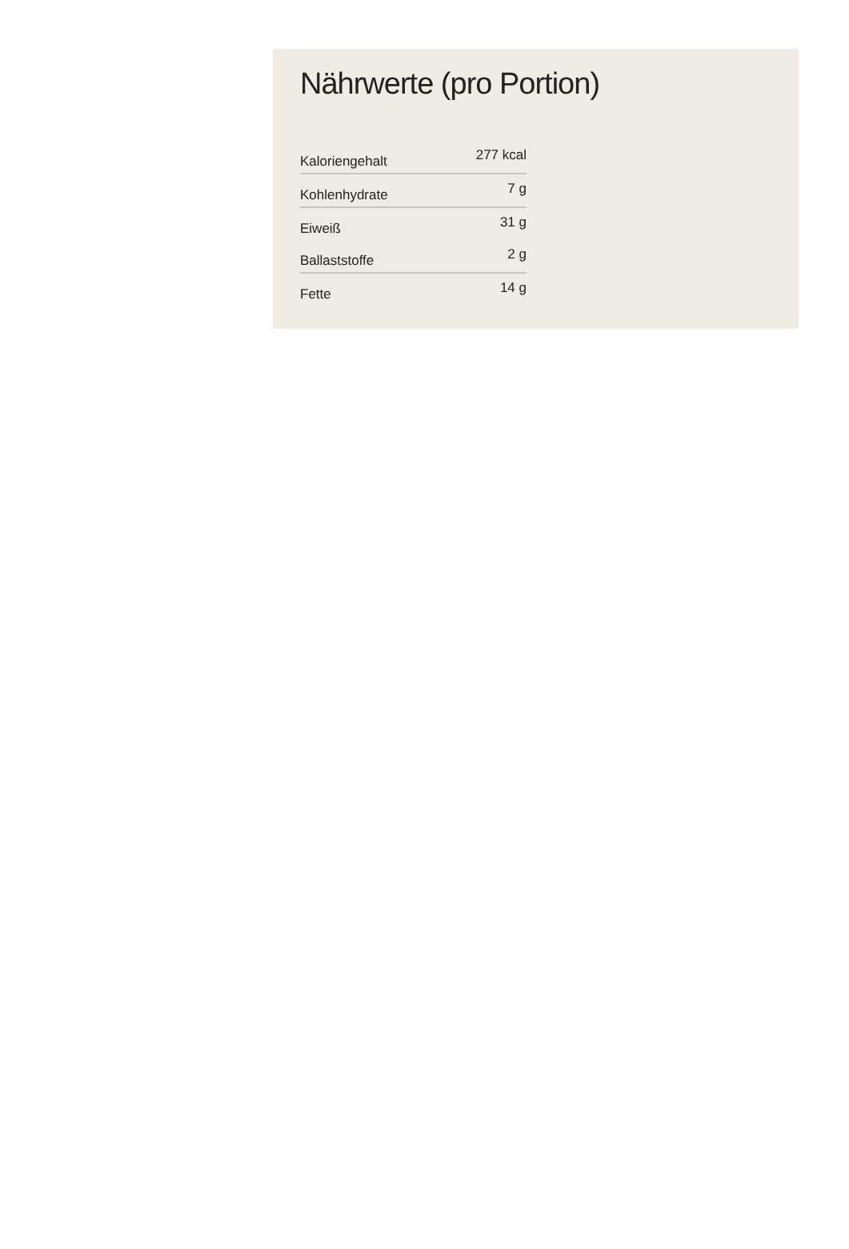Nährwerte (pro Portion)
| Kaloriengehalt | 277 kcal |
| Kohlenhydrate | 7 g |
| Eiweiß | 31 g |
| Ballaststoffe | 2 g |
| Fette | 14 g |